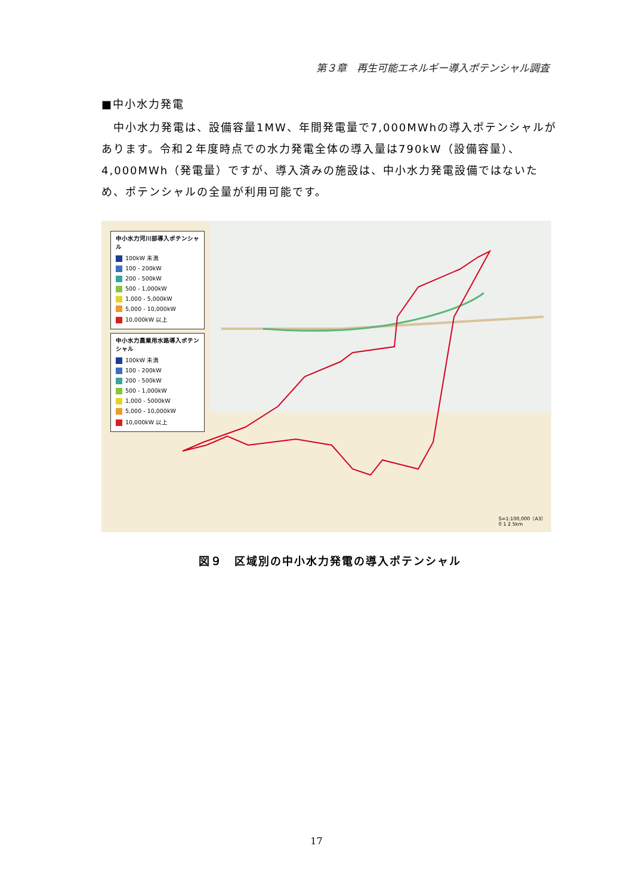第３章　再生可能エネルギー導入ポテンシャル調査
■中小水力発電
　中小水力発電は、設備容量1MW、年間発電量で7,000MWhの導入ポテンシャルがあります。令和２年度時点での水力発電全体の導入量は790kW（設備容量）、4,000MWh（発電量）ですが、導入済みの施設は、中小水力発電設備ではないため、ポテンシャルの全量が利用可能です。
中小水力河川部導入ポテンシャル
100kW 未満
100 - 200kW
200 - 500kW
500 - 1,000kW
1,000 - 5,000kW
5,000 - 10,000kW
10,000kW 以上
中小水力農業用水路導入ポテンシャル
100kW 未満
100 - 200kW
200 - 500kW
500 - 1,000kW
1,000 - 5000kW
5,000 - 10,000kW
10,000kW 以上
S=1:100,000（A3）
0 1 2 5km
図９　区域別の中小水力発電の導入ポテンシャル
17